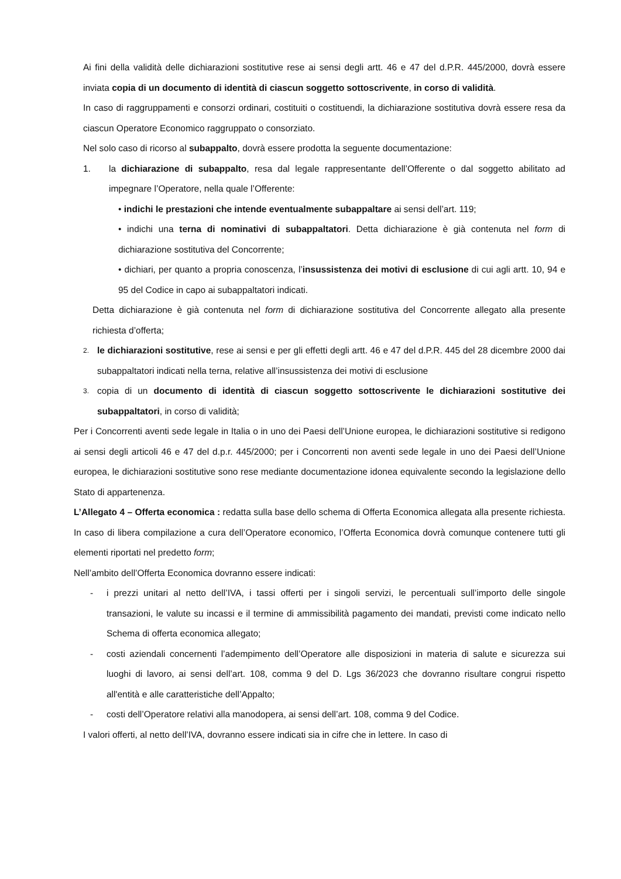Ai fini della validità delle dichiarazioni sostitutive rese ai sensi degli artt. 46 e 47 del d.P.R. 445/2000, dovrà essere inviata copia di un documento di identità di ciascun soggetto sottoscrivente, in corso di validità.
In caso di raggruppamenti e consorzi ordinari, costituiti o costituendi, la dichiarazione sostitutiva dovrà essere resa da ciascun Operatore Economico raggruppato o consorziato.
Nel solo caso di ricorso al subappalto, dovrà essere prodotta la seguente documentazione:
1. la dichiarazione di subappalto, resa dal legale rappresentante dell’Offerente o dal soggetto abilitato ad impegnare l’Operatore, nella quale l’Offerente:
• indichi le prestazioni che intende eventualmente subappaltare ai sensi dell’art. 119;
• indichi una terna di nominativi di subappaltatori. Detta dichiarazione è già contenuta nel form di dichiarazione sostitutiva del Concorrente;
• dichiari, per quanto a propria conoscenza, l’insussistenza dei motivi di esclusione di cui agli artt. 10, 94 e 95 del Codice in capo ai subappaltatori indicati.
Detta dichiarazione è già contenuta nel form di dichiarazione sostitutiva del Concorrente allegato alla presente richiesta d’offerta;
2. le dichiarazioni sostitutive, rese ai sensi e per gli effetti degli artt. 46 e 47 del d.P.R. 445 del 28 dicembre 2000 dai subappaltatori indicati nella terna, relative all’insussistenza dei motivi di esclusione
3. copia di un documento di identità di ciascun soggetto sottoscrivente le dichiarazioni sostitutive dei subappaltatori, in corso di validità;
Per i Concorrenti aventi sede legale in Italia o in uno dei Paesi dell’Unione europea, le dichiarazioni sostitutive si redigono ai sensi degli articoli 46 e 47 del d.p.r. 445/2000; per i Concorrenti non aventi sede legale in uno dei Paesi dell’Unione europea, le dichiarazioni sostitutive sono rese mediante documentazione idonea equivalente secondo la legislazione dello Stato di appartenenza.
L’Allegato 4 – Offerta economica : redatta sulla base dello schema di Offerta Economica allegata alla presente richiesta. In caso di libera compilazione a cura dell’Operatore economico, l’Offerta Economica dovrà comunque contenere tutti gli elementi riportati nel predetto form;
Nell’ambito dell’Offerta Economica dovranno essere indicati:
- i prezzi unitari al netto dell’IVA, i tassi offerti per i singoli servizi, le percentuali sull’importo delle singole transazioni, le valute su incassi e il termine di ammissibilità pagamento dei mandati, previsti come indicato nello Schema di offerta economica allegato;
- costi aziendali concernenti l’adempimento dell’Operatore alle disposizioni in materia di salute e sicurezza sui luoghi di lavoro, ai sensi dell’art. 108, comma 9 del D. Lgs 36/2023 che dovranno risultare congrui rispetto all'entità e alle caratteristiche dell’Appalto;
- costi dell’Operatore relativi alla manodopera, ai sensi dell’art. 108, comma 9 del Codice.
I valori offerti, al netto dell’IVA, dovranno essere indicati sia in cifre che in lettere. In caso di